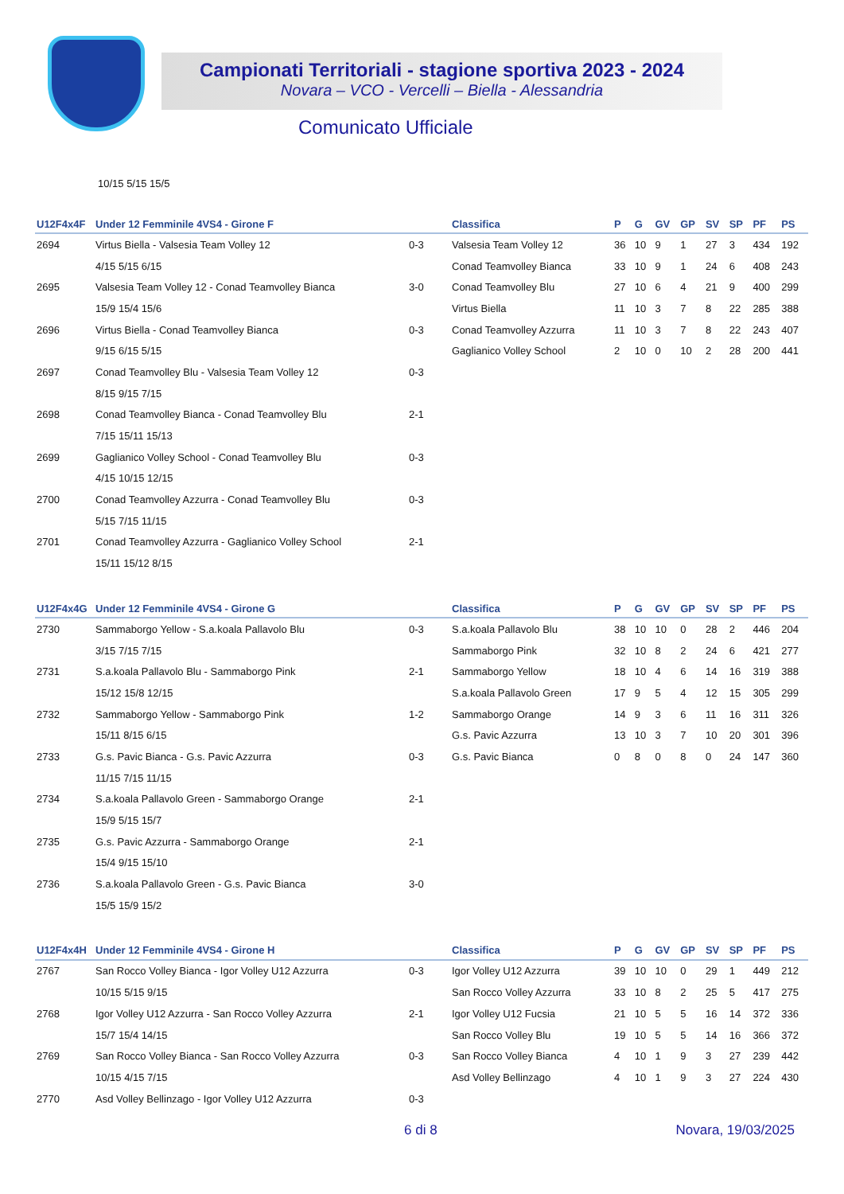Campionati Territoriali - stagione sportiva 2023 - 2024
Novara – VCO - Vercelli – Biella - Alessandria
Comunicato Ufficiale
10/15 5/15 15/5
| U12F4x4F | Under 12 Femminile 4VS4 - Girone F | | Classifica | P | G | GV | GP | SV | SP | PF | PS |
| --- | --- | --- | --- | --- | --- | --- | --- | --- | --- | --- | --- |
| 2694 | Virtus Biella - Valsesia Team Volley 12 | 0-3 | Valsesia Team Volley 12 | 36 | 10 | 9 | 1 | 27 | 3 | 434 | 192 |
| | 4/15 5/15 6/15 | | Conad Teamvolley Bianca | 33 | 10 | 9 | 1 | 24 | 6 | 408 | 243 |
| 2695 | Valsesia Team Volley 12 - Conad Teamvolley Bianca | 3-0 | Conad Teamvolley Blu | 27 | 10 | 6 | 4 | 21 | 9 | 400 | 299 |
| | 15/9 15/4 15/6 | | Virtus Biella | 11 | 10 | 3 | 7 | 8 | 22 | 285 | 388 |
| 2696 | Virtus Biella - Conad Teamvolley Bianca | 0-3 | Conad Teamvolley Azzurra | 11 | 10 | 3 | 7 | 8 | 22 | 243 | 407 |
| | 9/15 6/15 5/15 | | Gaglianico Volley School | 2 | 10 | 0 | 10 | 2 | 28 | 200 | 441 |
| 2697 | Conad Teamvolley Blu - Valsesia Team Volley 12 | 0-3 | | | | | | | | | |
| | 8/15 9/15 7/15 | | | | | | | | | | |
| 2698 | Conad Teamvolley Bianca - Conad Teamvolley Blu | 2-1 | | | | | | | | | |
| | 7/15 15/11 15/13 | | | | | | | | | | |
| 2699 | Gaglianico Volley School - Conad Teamvolley Blu | 0-3 | | | | | | | | | |
| | 4/15 10/15 12/15 | | | | | | | | | | |
| 2700 | Conad Teamvolley Azzurra - Conad Teamvolley Blu | 0-3 | | | | | | | | | |
| | 5/15 7/15 11/15 | | | | | | | | | | |
| 2701 | Conad Teamvolley Azzurra - Gaglianico Volley School | 2-1 | | | | | | | | | |
| | 15/11 15/12 8/15 | | | | | | | | | | |
| U12F4x4G | Under 12 Femminile 4VS4 - Girone G | | Classifica | P | G | GV | GP | SV | SP | PF | PS |
| --- | --- | --- | --- | --- | --- | --- | --- | --- | --- | --- | --- |
| 2730 | Sammaborgo Yellow - S.a.koala Pallavolo Blu | 0-3 | S.a.koala Pallavolo Blu | 38 | 10 | 10 | 0 | 28 | 2 | 446 | 204 |
| | 3/15 7/15 7/15 | | Sammaborgo Pink | 32 | 10 | 8 | 2 | 24 | 6 | 421 | 277 |
| 2731 | S.a.koala Pallavolo Blu - Sammaborgo Pink | 2-1 | Sammaborgo Yellow | 18 | 10 | 4 | 6 | 14 | 16 | 319 | 388 |
| | 15/12 15/8 12/15 | | S.a.koala Pallavolo Green | 17 | 9 | 5 | 4 | 12 | 15 | 305 | 299 |
| 2732 | Sammaborgo Yellow - Sammaborgo Pink | 1-2 | Sammaborgo Orange | 14 | 9 | 3 | 6 | 11 | 16 | 311 | 326 |
| | 15/11 8/15 6/15 | | G.s. Pavic Azzurra | 13 | 10 | 3 | 7 | 10 | 20 | 301 | 396 |
| 2733 | G.s. Pavic Bianca - G.s. Pavic Azzurra | 0-3 | G.s. Pavic Bianca | 0 | 8 | 0 | 8 | 0 | 24 | 147 | 360 |
| | 11/15 7/15 11/15 | | | | | | | | | | |
| 2734 | S.a.koala Pallavolo Green - Sammaborgo Orange | 2-1 | | | | | | | | | |
| | 15/9 5/15 15/7 | | | | | | | | | | |
| 2735 | G.s. Pavic Azzurra - Sammaborgo Orange | 2-1 | | | | | | | | | |
| | 15/4 9/15 15/10 | | | | | | | | | | |
| 2736 | S.a.koala Pallavolo Green - G.s. Pavic Bianca | 3-0 | | | | | | | | | |
| | 15/5 15/9 15/2 | | | | | | | | | | |
| U12F4x4H | Under 12 Femminile 4VS4 - Girone H | | Classifica | P | G | GV | GP | SV | SP | PF | PS |
| --- | --- | --- | --- | --- | --- | --- | --- | --- | --- | --- | --- |
| 2767 | San Rocco Volley Bianca - Igor Volley U12 Azzurra | 0-3 | Igor Volley U12 Azzurra | 39 | 10 | 10 | 0 | 29 | 1 | 449 | 212 |
| | 10/15 5/15 9/15 | | San Rocco Volley Azzurra | 33 | 10 | 8 | 2 | 25 | 5 | 417 | 275 |
| 2768 | Igor Volley U12 Azzurra - San Rocco Volley Azzurra | 2-1 | Igor Volley U12 Fucsia | 21 | 10 | 5 | 5 | 16 | 14 | 372 | 336 |
| | 15/7 15/4 14/15 | | San Rocco Volley Blu | 19 | 10 | 5 | 5 | 14 | 16 | 366 | 372 |
| 2769 | San Rocco Volley Bianca - San Rocco Volley Azzurra | 0-3 | San Rocco Volley Bianca | 4 | 10 | 1 | 9 | 3 | 27 | 239 | 442 |
| | 10/15 4/15 7/15 | | Asd Volley Bellinzago | 4 | 10 | 1 | 9 | 3 | 27 | 224 | 430 |
| 2770 | Asd Volley Bellinzago - Igor Volley U12 Azzurra | 0-3 | | | | | | | | | |
6 di 8 Novara, 19/03/2025